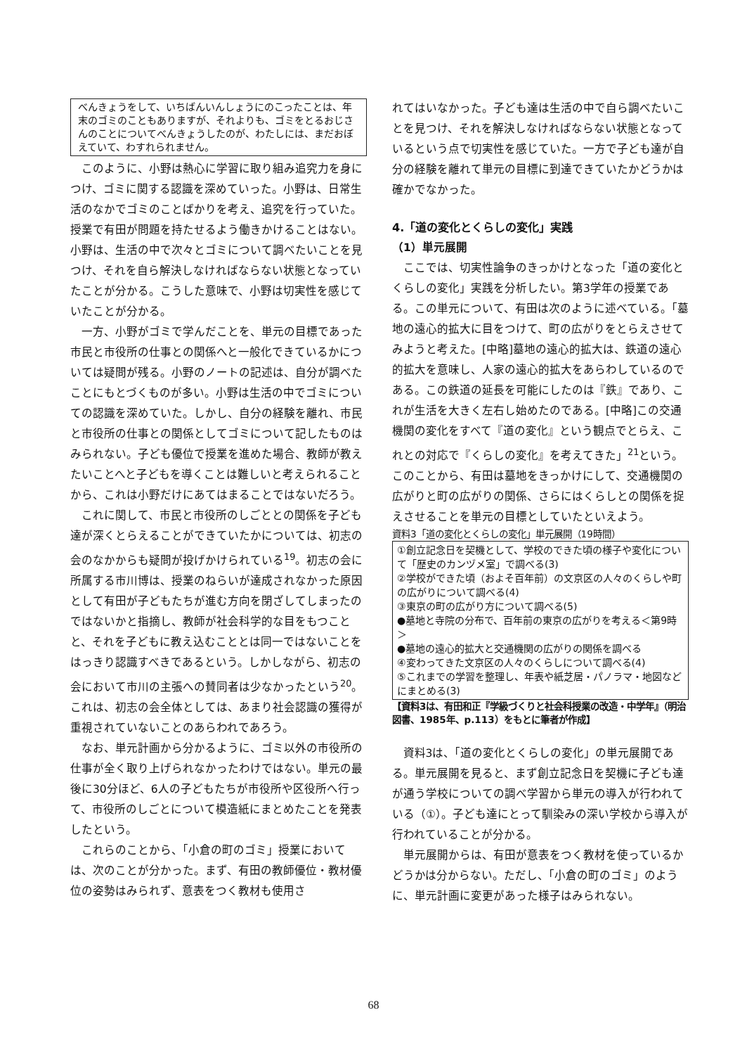べんきょうをして、いちばんいんしょうにのこったことは、年末のゴミのこともありますが、それよりも、ゴミをとるおじさんのことについてべんきょうしたのが、わたしには、まだおぼえていて、わすれられません。
このように、小野は熱心に学習に取り組み追究力を身につけ、ゴミに関する認識を深めていった。小野は、日常生活のなかでゴミのことばかりを考え、追究を行っていた。授業で有田が問題を持たせるよう働きかけることはない。小野は、生活の中で次々とゴミについて調べたいことを見つけ、それを自ら解決しなければならない状態となっていたことが分かる。こうした意味で、小野は切実性を感じていたことが分かる。
一方、小野がゴミで学んだことを、単元の目標であった市民と市役所の仕事との関係へと一般化できているかについては疑問が残る。小野のノートの記述は、自分が調べたことにもとづくものが多い。小野は生活の中でゴミについての認識を深めていた。しかし、自分の経験を離れ、市民と市役所の仕事との関係としてゴミについて記したものはみられない。子ども優位で授業を進めた場合、教師が教えたいことへと子どもを導くことは難しいと考えられることから、これは小野だけにあてはまることではないだろう。
これに関して、市民と市役所のしごととの関係を子ども達が深くとらえることができていたかについては、初志の会のなかからも疑問が投げかけられている<sup>19</sup>。初志の会に所属する市川博は、授業のねらいが達成されなかった原因として有田が子どもたちが進む方向を閉ざしてしまったのではないかと指摘し、教師が社会科学的な目をもつことと、それを子どもに教え込むこととは同一ではないことをはっきり認識すべきであるという。しかしながら、初志の会において市川の主張への賛同者は少なかったという<sup>20</sup>。これは、初志の会全体としては、あまり社会認識の獲得が重視されていないことのあらわれであろう。
なお、単元計画から分かるように、ゴミ以外の市役所の仕事が全く取り上げられなかったわけではない。単元の最後に30分ほど、6人の子どもたちが市役所や区役所へ行って、市役所のしごとについて模造紙にまとめたことを発表したという。
これらのことから、「小倉の町のゴミ」授業においては、次のことが分かった。まず、有田の教師優位・教材優位の姿勢はみられず、意表をつく教材も使用さ
れてはいなかった。子ども達は生活の中で自ら調べたいことを見つけ、それを解決しなければならない状態となっているという点で切実性を感じていた。一方で子ども達が自分の経験を離れて単元の目標に到達できていたかどうかは確かでなかった。
4.「道の変化とくらしの変化」実践
（1）単元展開
ここでは、切実性論争のきっかけとなった「道の変化とくらしの変化」実践を分析したい。第3学年の授業である。この単元について、有田は次のように述べている。「墓地の遠心的拡大に目をつけて、町の広がりをとらえさせてみようと考えた。[中略]墓地の遠心的拡大は、鉄道の遠心的拡大を意味し、人家の遠心的拡大をあらわしているのである。この鉄道の延長を可能にしたのは『鉄』であり、これが生活を大きく左右し始めたのである。[中略]この交通機関の変化をすべて『道の変化』という観点でとらえ、これとの対応で『くらしの変化』を考えてきた」<sup>21</sup>という。このことから、有田は墓地をきっかけにして、交通機関の広がりと町の広がりの関係、さらにはくらしとの関係を捉えさせることを単元の目標としていたといえよう。
資料3「道の変化とくらしの変化」単元展開（19時間）
①創立記念日を契機として、学校のできた頃の様子や変化について「歴史のカンヅメ室」で調べる(3)
②学校ができた頃（およそ百年前）の文京区の人々のくらしや町の広がりについて調べる(4)
③東京の町の広がり方について調べる(5)
●墓地と寺院の分布で、百年前の東京の広がりを考える＜第9時＞
●墓地の遠心的拡大と交通機関の広がりの関係を調べる
④変わってきた文京区の人々のくらしについて調べる(4)
⑤これまでの学習を整理し、年表や紙芝居・パノラマ・地図などにまとめる(3)
【資料3は、有田和正『学級づくりと社会科授業の改造・中学年』（明治図書、1985年、p.113）をもとに筆者が作成】
資料3は、「道の変化とくらしの変化」の単元展開である。単元展開を見ると、まず創立記念日を契機に子ども達が通う学校についての調べ学習から単元の導入が行われている（①）。子ども達にとって馴染みの深い学校から導入が行われていることが分かる。
単元展開からは、有田が意表をつく教材を使っているかどうかは分からない。ただし、「小倉の町のゴミ」のように、単元計画に変更があった様子はみられない。
68